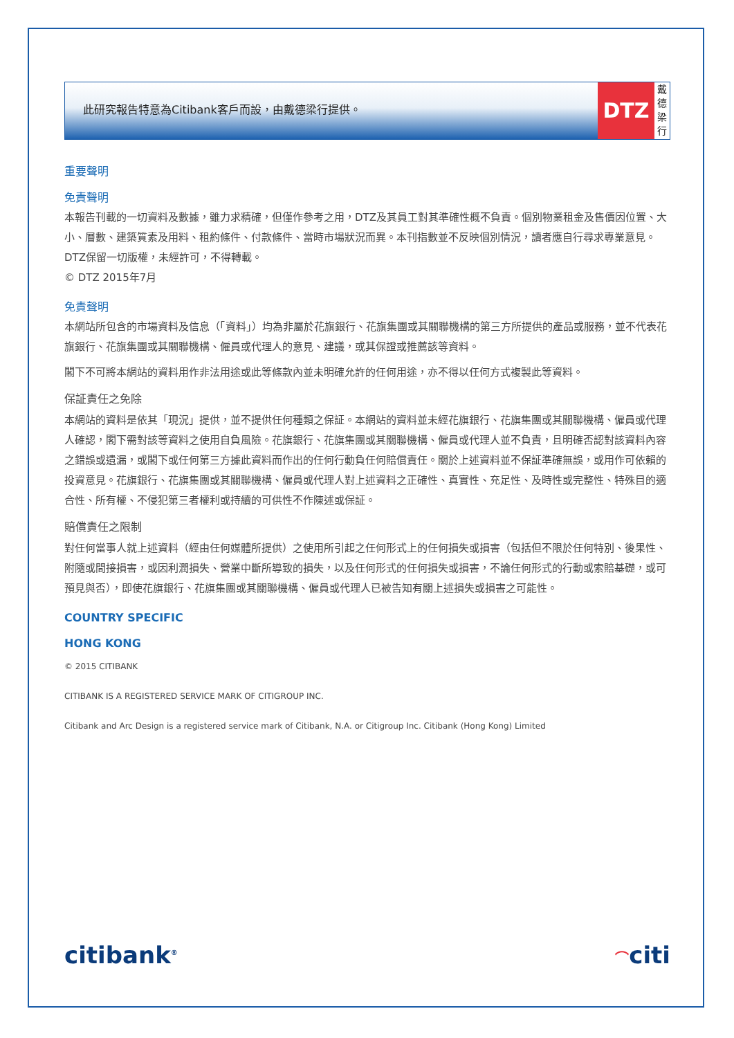此研究報告特意為Citibank客戶而設，由戴德梁行提供。
DTZ
戴德梁行
重要聲明
免責聲明
本報告刊載的一切資料及數據，雖力求精確，但僅作參考之用，DTZ及其員工對其準確性概不負責。個別物業租金及售價因位置、大小、層數、建築質素及用料、租約條件、付款條件、當時市場狀況而異。本刊指數並不反映個別情況，讀者應自行尋求專業意見。 DTZ保留一切版權，未經許可，不得轉載。
© DTZ 2015年7月
免責聲明
本網站所包含的市場資料及信息（「資料」）均為非屬於花旗銀行、花旗集團或其關聯機構的第三方所提供的產品或服務，並不代表花旗銀行、花旗集團或其關聯機構、僱員或代理人的意見、建議，或其保證或推薦該等資料。
閣下不可將本網站的資料用作非法用途或此等條款內並未明確允許的任何用途，亦不得以任何方式複製此等資料。
保証責任之免除
本網站的資料是依其「現況」提供，並不提供任何種類之保証。本網站的資料並未經花旗銀行、花旗集團或其關聯機構、僱員或代理人確認，閣下需對該等資料之使用自負風險。花旗銀行、花旗集團或其關聯機構、僱員或代理人並不負責，且明確否認對該資料內容之錯誤或遺漏，或閣下或任何第三方據此資料而作出的任何行動負任何賠償責任。關於上述資料並不保証準確無誤，或用作可依賴的投資意見。花旗銀行、花旗集團或其關聯機構、僱員或代理人對上述資料之正確性、真實性、充足性、及時性或完整性、特殊目的適合性、所有權、不侵犯第三者權利或持續的可供性不作陳述或保証。
賠償責任之限制
對任何當事人就上述資料（經由任何媒體所提供）之使用所引起之任何形式上的任何損失或損害（包括但不限於任何特別、後果性、附隨或間接損害，或因利潤損失、營業中斷所導致的損失，以及任何形式的任何損失或損害，不論任何形式的行動或索賠基礎，或可預見與否），即使花旗銀行、花旗集團或其關聯機構、僱員或代理人已被告知有關上述損失或損害之可能性。
COUNTRY SPECIFIC
HONG KONG
© 2015 CITIBANK
CITIBANK IS A REGISTERED SERVICE MARK OF CITIGROUP INC.
Citibank and Arc Design is a registered service mark of Citibank, N.A. or Citigroup Inc. Citibank (Hong Kong) Limited
citibank<sup>®</sup> ⌒citi